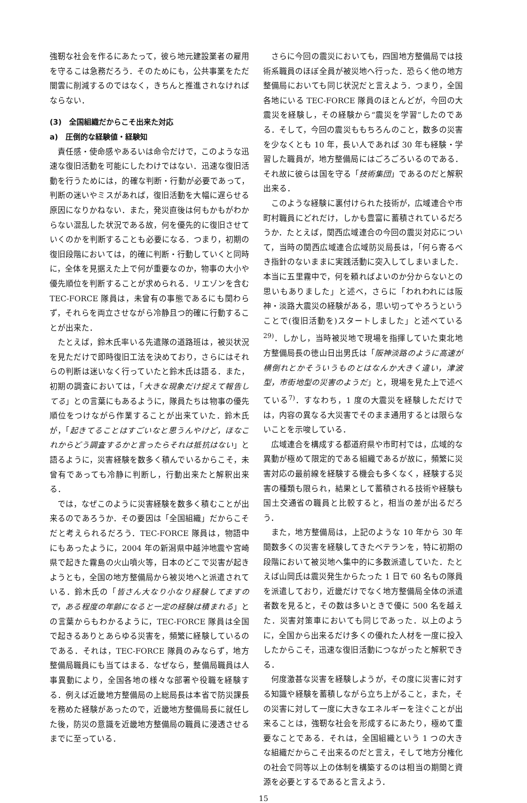強靭な社会を作るにあたって，彼ら地元建設業者の雇用を守るこは急務だろう．そのためにも，公共事業をただ闇雲に削減するのではなく，きちんと推進されなければならない．
(3)　全国組織だからこそ出来た対応
a)　圧倒的な経験値・経験知
責任感・使命感やあるいは命令だけで，このような迅速な復旧活動を可能にしたわけではない．迅速な復旧活動を行うためには，的確な判断・行動が必要であって，判断の迷いやミスがあれば，復旧活動を大幅に遅らせる原因になりかねない．また，発災直後は何もかもがわからない混乱した状況である故，何を優先的に復旧させていくのかを判断することも必要になる．つまり，初期の復旧段階においては，的確に判断・行動していくと同時に，全体を見据えた上で何が重要なのか，物事の大小や優先順位を判断することが求められる．リエゾンを含むTEC-FORCE 隊員は，未曾有の事態であるにも関わらず，それらを両立させながら冷静且つ的確に行動することが出来た．
たとえば，鈴木氏率いる先遣隊の道路班は，被災状況を見ただけで即時復旧工法を決めており，さらにはそれらの判断は迷いなく行っていたと鈴木氏は語る．また，初期の調査においては，「大きな現象だけ捉えて報告してる」との言葉にもあるように，隊員たちは物事の優先順位をつけながら作業することが出来ていた．鈴木氏が，「起きてることはすごいなと思うんやけど，ほなこれからどう調査するかと言ったらそれは抵抗はない」と語るように，災害経験を数多く積んでいるからこそ，未曾有であっても冷静に判断し，行動出来たと解釈出来る．
では，なぜこのように災害経験を数多く積むことが出来るのであろうか．その要因は「全国組織」だからこそだと考えられるだろう．TEC-FORCE 隊員は，物語中にもあったように，2004 年の新潟県中越沖地震や宮崎県で起きた霧島の火山噴火等，日本のどこで災害が起きようとも，全国の地方整備局から被災地へと派遣されている．鈴木氏の「皆さん大なり小なり経験してますので，ある程度の年齢になると一定の経験は積まれる」との言葉からもわかるように，TEC-FORCE 隊員は全国で起きるありとあらゆる災害を，頻繁に経験しているのである．それは，TEC-FORCE 隊員のみならず，地方整備局職員にも当てはまる．なぜなら，整備局職員は人事異動により，全国各地の様々な部署や役職を経験する．例えば近畿地方整備局の上総局長は本省で防災課長を務めた経験があったので，近畿地方整備局長に就任した後，防災の意識を近畿地方整備局の職員に浸透させるまでに至っている．
さらに今回の震災においても，四国地方整備局では技術系職員のほぼ全員が被災地へ行った．恐らく他の地方整備局においても同じ状況だと言えよう．つまり，全国各地にいる TEC-FORCE 隊員のほとんどが，今回の大震災を経験し，その経験から“震災を学習”したのである．そして，今回の震災ももちろんのこと，数多の災害を少なくとも 10 年，長い人であれば 30 年も経験・学習した職員が，地方整備局にはごろごろいるのである．それ故に彼らは国を守る「技術集団」であるのだと解釈出来る．
このような経験に裏付けられた技術が，広域連合や市町村職員にどれだけ，しかも豊富に蓄積されているだろうか．たとえば，関西広域連合の今回の震災対応について，当時の関西広域連合広域防災局長は，「何ら寄るべき指針のないままに実践活動に突入してしまいました．本当に五里霧中で，何を頼ればよいのか分からないとの思いもありました」と述べ，さらに「われわれには阪神・淡路大震災の経験がある，思い切ってやろうということで(復旧活動を)スタートしました」と述べている<sup>29)</sup>．しかし，当時被災地で現場を指揮していた東北地方整備局長の徳山日出男氏は「阪神淡路のように高速が横倒れとかそういうものとはなんか大きく違い，津波型，市街地型の災害のようだ」と，現場を見た上で述べている<sup>7)</sup>．すなわち，1 度の大震災を経験しただけでは，内容の異なる大災害でそのまま通用するとは限らないことを示唆している．
広域連合を構成する都道府県や市町村では，広域的な異動が極めて限定的である組織であるが故に，頻繁に災害対応の最前線を経験する機会も多くなく，経験する災害の種類も限られ，結果として蓄積される技術や経験も国土交通省の職員と比較すると，相当の差が出るだろう．
また，地方整備局は，上記のような 10 年から 30 年間数多くの災害を経験してきたベテランを，特に初期の段階において被災地へ集中的に多数派遣していた．たとえば山岡氏は震災発生からたった 1 日で 60 名もの隊員を派遣しており，近畿だけでなく地方整備局全体の派遣者数を見ると，その数は多いときで優に 500 名を越えた．災害対策車においても同じであった．以上のように，全国から出来るだけ多くの優れた人材を一度に投入したからこそ，迅速な復旧活動につながったと解釈できる．
何度激甚な災害を経験しようが，その度に災害に対する知識や経験を蓄積しながら立ち上がること，また，その災害に対して一度に大きなエネルギーを注ぐことが出来ることは，強靭な社会を形成するにあたり，極めて重要なことである．それは，全国組織という 1 つの大きな組織だからこそ出来るのだと言え，そして地方分権化の社会で同等以上の体制を構築するのは相当の期間と資源を必要とするであると言えよう．
15